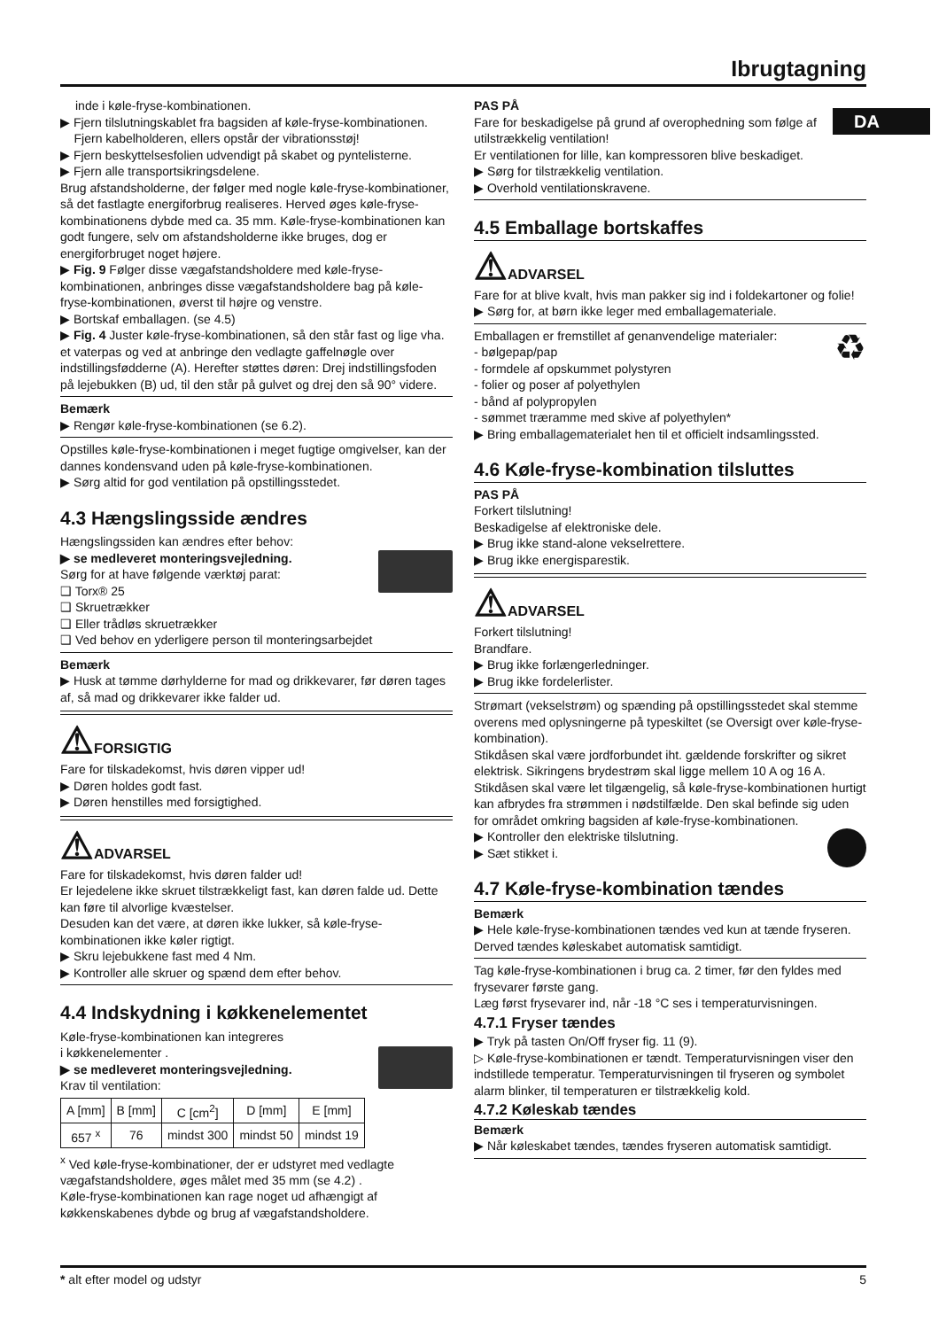Ibrugtagning
DA
inde i køle-fryse-kombinationen.
▶ Fjern tilslutningskablet fra bagsiden af køle-fryse-kombinationen.
Fjern kabelholderen, ellers opstår der vibrationsstøj!
▶ Fjern beskyttelsesfolien udvendigt på skabet og pyntelisterne.
▶ Fjern alle transportsikringsdelene.
Brug afstandsholderne, der følger med nogle køle-fryse-kombinationer, så det fastlagte energiforbrug realiseres. Herved øges køle-fryse-kombinationens dybde med ca. 35 mm. Køle-fryse-kombinationen kan godt fungere, selv om afstandsholderne ikke bruges, dog er energiforbruget noget højere.
▶ Fig. 9 Følger disse vægafstandsholdere med køle-fryse-kombinationen, anbringes disse vægafstandsholdere bag på køle-fryse-kombinationen, øverst til højre og venstre.
▶ Bortskaf emballagen. (se 4.5)
▶ Fig. 4 Juster køle-fryse-kombinationen, så den står fast og lige vha. et vaterpas og ved at anbringe den vedlagte gaffelnøgle over indstillingsfødderne (A). Herefter støttes døren: Drej indstillingsfoden på lejebukken (B) ud, til den står på gulvet og drej den så 90° videre.
Bemærk
▶ Rengør køle-fryse-kombinationen (se 6.2).
Opstilles køle-fryse-kombinationen i meget fugtige omgivelser, kan der dannes kondensvand uden på køle-fryse-kombinationen.
▶ Sørg altid for god ventilation på opstillingsstedet.
4.3 Hængslingsside ændres
Hængslingssiden kan ændres efter behov:
▶ se medleveret monteringsvejledning.
Sørg for at have følgende værktøj parat:
❑ Torx® 25
❑ Skruetrækker
❑ Eller trådløs skruetrækker
❑ Ved behov en yderligere person til monteringsarbejdet
Bemærk
▶ Husk at tømme dørhylderne for mad og drikkevarer, før døren tages af, så mad og drikkevarer ikke falder ud.
⚠FORSIGTIG
Fare for tilskadekomst, hvis døren vipper ud!
▶ Døren holdes godt fast.
▶ Døren henstilles med forsigtighed.
⚠ADVARSEL
Fare for tilskadekomst, hvis døren falder ud!
Er lejedelene ikke skruet tilstrækkeligt fast, kan døren falde ud. Dette kan føre til alvorlige kvæstelser.
Desuden kan det være, at døren ikke lukker, så køle-fryse-kombinationen ikke køler rigtigt.
▶ Skru lejebukkene fast med 4 Nm.
▶ Kontroller alle skruer og spænd dem efter behov.
4.4 Indskydning i køkkenelementet
Køle-fryse-kombinationen kan integreres
i køkkenelementer .
▶ se medleveret monteringsvejledning.
Krav til ventilation:
| A [mm] | B [mm] | C [cm<sup>2</sup>] | D [mm] | E [mm] |
| --- | --- | --- | --- | --- |
| 657 <sup>x</sup> | 76 | mindst 300 | mindst 50 | mindst 19 |
<sup>x</sup> Ved køle-fryse-kombinationer, der er udstyret med vedlagte vægafstandsholdere, øges målet med 35 mm (se 4.2) .
Køle-fryse-kombinationen kan rage noget ud afhængigt af køkkenskabenes dybde og brug af vægafstandsholdere.
PAS PÅ
Fare for beskadigelse på grund af overophedning som følge af utilstrækkelig ventilation!
Er ventilationen for lille, kan kompressoren blive beskadiget.
▶ Sørg for tilstrækkelig ventilation.
▶ Overhold ventilationskravene.
4.5 Emballage bortskaffes
⚠ADVARSEL
Fare for at blive kvalt, hvis man pakker sig ind i foldekartoner og folie!
▶ Sørg for, at børn ikke leger med emballagemateriale.
♻
Emballagen er fremstillet af genanvendelige materialer:
- bølgepap/pap
- formdele af opskummet polystyren
- folier og poser af polyethylen
- bånd af polypropylen
- sømmet træramme med skive af polyethylen*
▶ Bring emballagematerialet hen til et officielt indsamlingssted.
4.6 Køle-fryse-kombination tilsluttes
PAS PÅ
Forkert tilslutning!
Beskadigelse af elektroniske dele.
▶ Brug ikke stand-alone vekselrettere.
▶ Brug ikke energisparestik.
⚠ADVARSEL
Forkert tilslutning!
Brandfare.
▶ Brug ikke forlængerledninger.
▶ Brug ikke fordelerlister.
Strømart (vekselstrøm) og spænding på opstillingsstedet skal stemme overens med oplysningerne på typeskiltet (se Oversigt over køle-fryse-kombination).
Stikdåsen skal være jordforbundet iht. gældende forskrifter og sikret elektrisk. Sikringens brydestrøm skal ligge mellem 10 A og 16 A.
Stikdåsen skal være let tilgængelig, så køle-fryse-kombinationen hurtigt kan afbrydes fra strømmen i nødstilfælde. Den skal befinde sig uden for området omkring bagsiden af køle-fryse-kombinationen.
▶ Kontroller den elektriske tilslutning.
▶ Sæt stikket i.
4.7 Køle-fryse-kombination tændes
Bemærk
▶ Hele køle-fryse-kombinationen tændes ved kun at tænde fryseren. Derved tændes køleskabet automatisk samtidigt.
Tag køle-fryse-kombinationen i brug ca. 2 timer, før den fyldes med frysevarer første gang.
Læg først frysevarer ind, når -18 °C ses i temperaturvisningen.
4.7.1 Fryser tændes
▶ Tryk på tasten On/Off fryser fig. 11 (9).
▷ Køle-fryse-kombinationen er tændt. Temperaturvisningen viser den indstillede temperatur. Temperaturvisningen til fryseren og symbolet alarm blinker, til temperaturen er tilstrækkelig kold.
4.7.2 Køleskab tændes
Bemærk
▶ Når køleskabet tændes, tændes fryseren automatisk samtidigt.
* alt efter model og udstyr 5